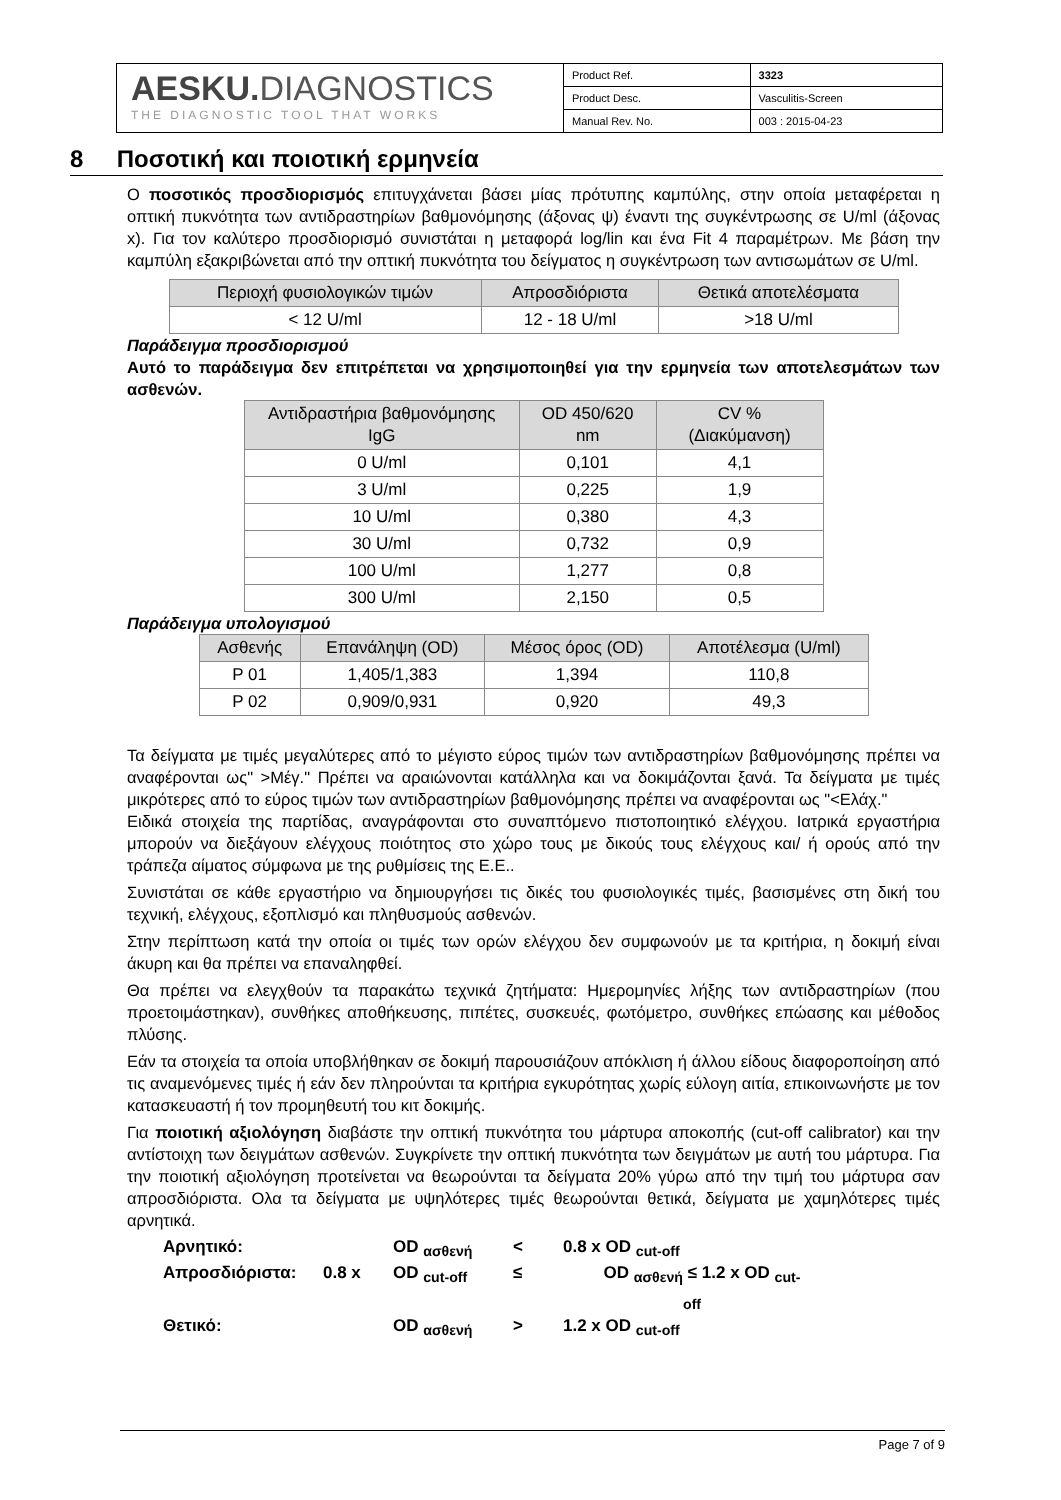AESKU. DIAGNOSTICS
THE DIAGNOSTIC TOOL THAT WORKS
| Product Ref. | 3323 |
| Product Desc. | Vasculitis-Screen |
| Manual Rev. No. | 003 : 2015-04-23 |
8 Ποσοτική και ποιοτική ερμηνεία
Ο ποσοτικός προσδιορισμός επιτυγχάνεται βάσει μίας πρότυπης καμπύλης, στην οποία μεταφέρεται η οπτική πυκνότητα των αντιδραστηρίων βαθμονόμησης (άξονας ψ) έναντι της συγκέντρωσης σε U/ml (άξονας x). Για τον καλύτερο προσδιορισμό συνιστάται η μεταφορά log/lin και ένα Fit 4 παραμέτρων. Με βάση την καμπύλη εξακριβώνεται από την οπτική πυκνότητα του δείγματος η συγκέντρωση των αντισωμάτων σε U/ml.
| Περιοχή φυσιολογικών τιμών | Απροσδιόριστα | Θετικά αποτελέσματα |
| --- | --- | --- |
| < 12 U/ml | 12 - 18 U/ml | >18 U/ml |
Παράδειγμα προσδιορισμού
Αυτό το παράδειγμα δεν επιτρέπεται να χρησιμοποιηθεί για την ερμηνεία των αποτελεσμάτων των ασθενών.
| Αντιδραστήρια βαθμονόμησης IgG | OD 450/620 nm | CV % (Διακύμανση) |
| --- | --- | --- |
| 0 U/ml | 0,101 | 4,1 |
| 3 U/ml | 0,225 | 1,9 |
| 10 U/ml | 0,380 | 4,3 |
| 30 U/ml | 0,732 | 0,9 |
| 100 U/ml | 1,277 | 0,8 |
| 300 U/ml | 2,150 | 0,5 |
Παράδειγμα υπολογισμού
| Ασθενής | Επανάληψη (OD) | Μέσος όρος (OD) | Αποτέλεσμα (U/ml) |
| --- | --- | --- | --- |
| P 01 | 1,405/1,383 | 1,394 | 110,8 |
| P 02 | 0,909/0,931 | 0,920 | 49,3 |
Τα δείγματα με τιμές μεγαλύτερες από το μέγιστο εύρος τιμών των αντιδραστηρίων βαθμονόμησης πρέπει να αναφέρονται ως" >Μέγ." Πρέπει να αραιώνονται κατάλληλα και να δοκιμάζονται ξανά. Τα δείγματα με τιμές μικρότερες από το εύρος τιμών των αντιδραστηρίων βαθμονόμησης πρέπει να αναφέρονται ως "<Ελάχ."
Ειδικά στοιχεία της παρτίδας, αναγράφονται στο συναπτόμενο πιστοποιητικό ελέγχου. Ιατρικά εργαστήρια μπορούν να διεξάγουν ελέγχους ποιότητος στο χώρο τους με δικούς τους ελέγχους και/ ή ορούς από την τράπεζα αίματος σύμφωνα με της ρυθμίσεις της Ε.Ε..
Συνιστάται σε κάθε εργαστήριο να δημιουργήσει τις δικές του φυσιολογικές τιμές, βασισμένες στη δική του τεχνική, ελέγχους, εξοπλισμό και πληθυσμούς ασθενών.
Στην περίπτωση κατά την οποία οι τιμές των ορών ελέγχου δεν συμφωνούν με τα κριτήρια, η δοκιμή είναι άκυρη και θα πρέπει να επαναληφθεί.
Θα πρέπει να ελεγχθούν τα παρακάτω τεχνικά ζητήματα: Ημερομηνίες λήξης των αντιδραστηρίων (που προετοιμάστηκαν), συνθήκες αποθήκευσης, πιπέτες, συσκευές, φωτόμετρο, συνθήκες επώασης και μέθοδος πλύσης.
Εάν τα στοιχεία τα οποία υποβλήθηκαν σε δοκιμή παρουσιάζουν απόκλιση ή άλλου είδους διαφοροποίηση από τις αναμενόμενες τιμές ή εάν δεν πληρούνται τα κριτήρια εγκυρότητας χωρίς εύλογη αιτία, επικοινωνήστε με τον κατασκευαστή ή τον προμηθευτή του κιτ δοκιμής.
Για ποιοτική αξιολόγηση διαβάστε την οπτική πυκνότητα του μάρτυρα αποκοπής (cut-off calibrator) και την αντίστοιχη των δειγμάτων ασθενών. Συγκρίνετε την οπτική πυκνότητα των δειγμάτων με αυτή του μάρτυρα. Για την ποιοτική αξιολόγηση προτείνεται να θεωρούνται τα δείγματα 20% γύρω από την τιμή του μάρτυρα σαν απροσδιόριστα. Ολα τα δείγματα με υψηλότερες τιμές θεωρούνται θετικά, δείγματα με χαμηλότερες τιμές αρνητικά.
Αρνητικό:
OD <sub>ασθενή</sub>
<
0.8 x OD <sub>cut-off</sub>
Απροσδιόριστα:
0.8 x
OD <sub>cut-off</sub>
≤
OD <sub>ασθενή</sub>
≤ 1.2 x OD <sub>cut-off</sub>
Θετικό:
OD <sub>ασθενή</sub>
>
1.2 x OD <sub>cut-off</sub>
Page 7 of 9